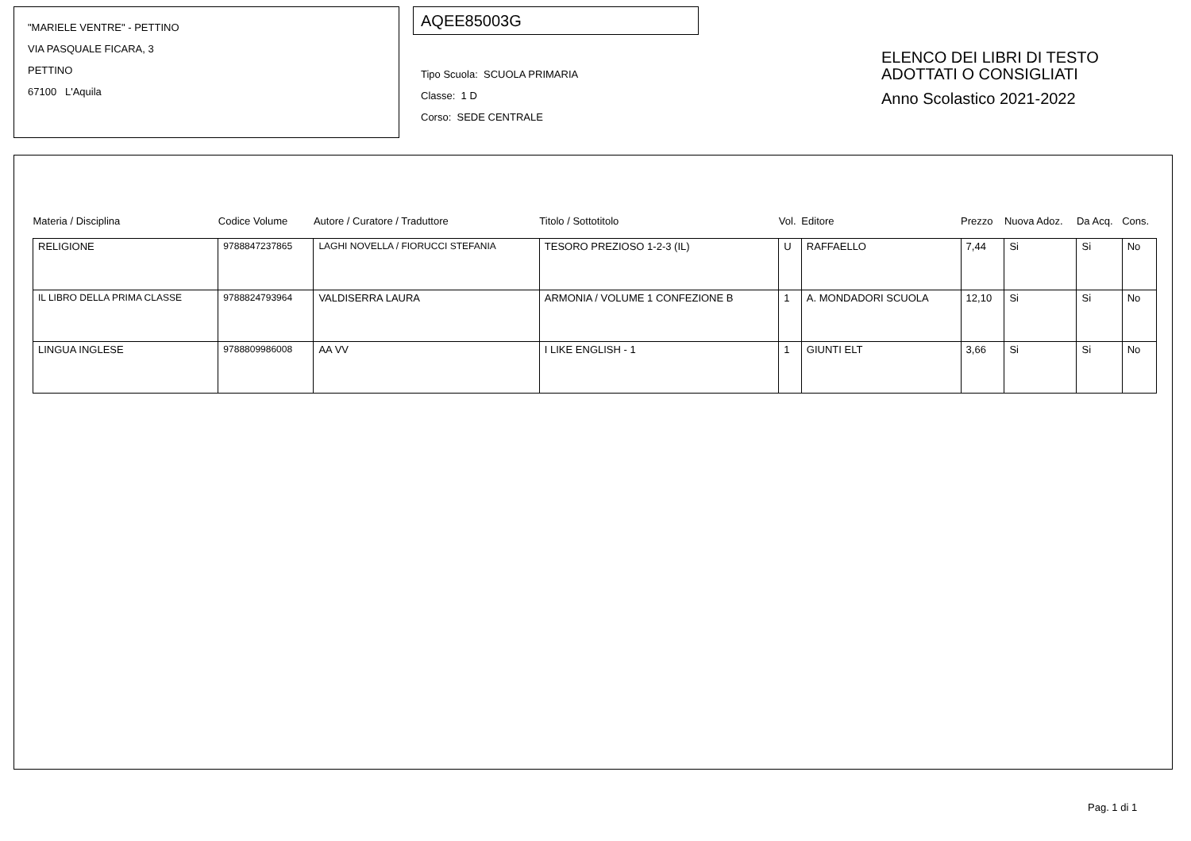"MARIELE VENTRE" - PETTINO
VIA PASQUALE FICARA, 3
PETTINO
67100 L'Aquila
AQEE85003G
Tipo Scuola: SCUOLA PRIMARIA
Classe: 1 D
Corso: SEDE CENTRALE
ELENCO DEI LIBRI DI TESTO
ADOTTATI O CONSIGLIATI
Anno Scolastico 2021-2022
| Materia / Disciplina | Codice Volume | Autore / Curatore / Traduttore | Titolo / Sottotitolo | Vol. | Editore | Prezzo | Nuova Adoz. | Da Acq. | Cons. |
| --- | --- | --- | --- | --- | --- | --- | --- | --- | --- |
| RELIGIONE | 9788847237865 | LAGHI NOVELLA / FIORUCCI STEFANIA | TESORO PREZIOSO 1-2-3 (IL) | U | RAFFAELLO | 7,44 | Si | Si | No |
| IL LIBRO DELLA PRIMA CLASSE | 9788824793964 | VALDISERRA LAURA | ARMONIA / VOLUME 1 CONFEZIONE B | 1 | A. MONDADORI SCUOLA | 12,10 | Si | Si | No |
| LINGUA INGLESE | 9788809986008 | AA VV | I LIKE ENGLISH - 1 | 1 | GIUNTI ELT | 3,66 | Si | Si | No |
Pag. 1 di 1